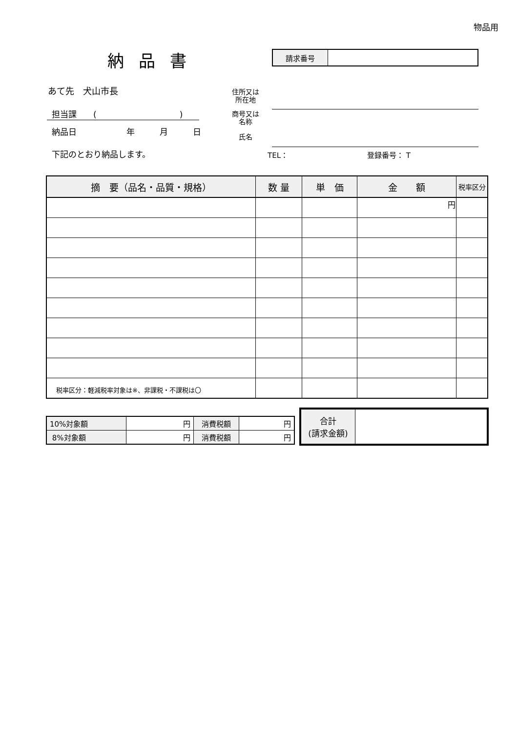物品用
納品書
| 請求番号 | |
あて先　犬山市長
担当課　　(　　　　　　　　　　)
納品日　　　　　　年　　　月　　　日
下記のとおり納品します。
住所又は
所在地
商号又は
名称
氏名
TEL： 登録番号： T
| 摘 要（品名・品質・規格） | 数 量 | 単 価 | 金 額 | 税率区分 |
| --- | --- | --- | --- | --- |
| | | | 円 | |
税率区分：軽減税率対象は※、非課税・不課税は〇
| 10%対象額 | 円 | 消費税額 | 円 |
| 8%対象額 | 円 | 消費税額 | 円 |
| 合計 (請求金額) | |